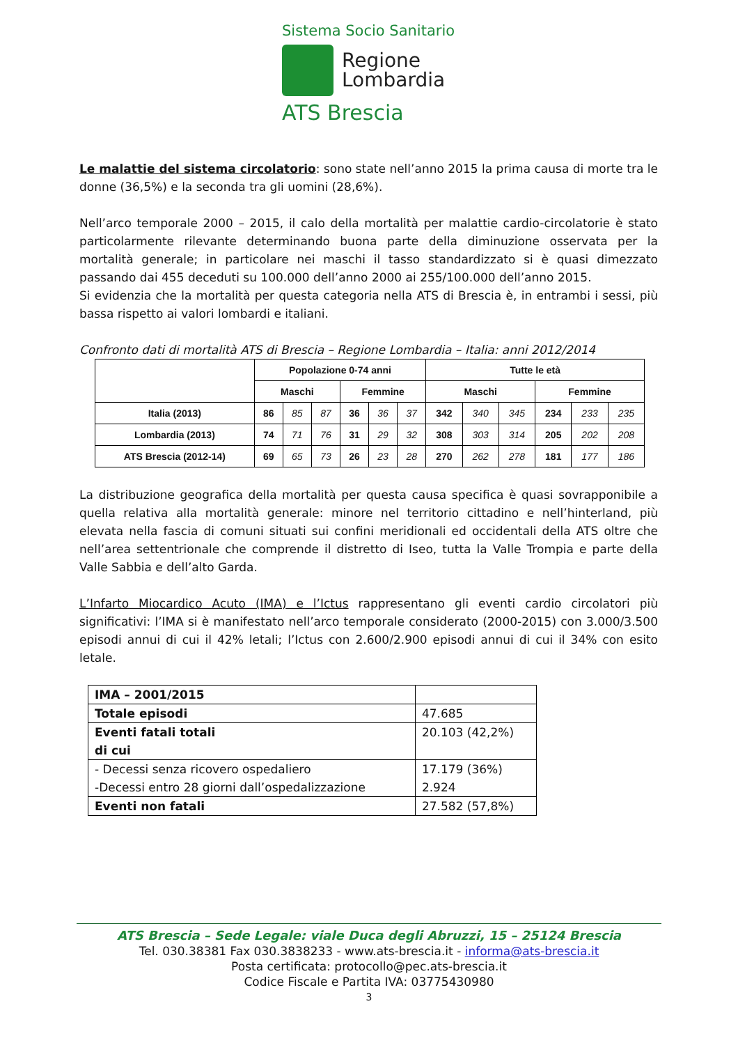Sistema Socio Sanitario
Regione
Lombardia
ATS Brescia
Le malattie del sistema circolatorio: sono state nell’anno 2015 la prima causa di morte tra le donne (36,5%) e la seconda tra gli uomini (28,6%).
Nell’arco temporale 2000 – 2015, il calo della mortalità per malattie cardio-circolatorie è stato particolarmente rilevante determinando buona parte della diminuzione osservata per la mortalità generale; in particolare nei maschi il tasso standardizzato si è quasi dimezzato passando dai 455 deceduti su 100.000 dell’anno 2000 ai 255/100.000 dell’anno 2015.
Si evidenzia che la mortalità per questa categoria nella ATS di Brescia è, in entrambi i sessi, più bassa rispetto ai valori lombardi e italiani.
Confronto dati di mortalità ATS di Brescia – Regione Lombardia – Italia: anni 2012/2014
| | Popolazione 0-74 anni | | | | | | Tutte le età | | | | | |
| --- | --- | --- | --- | --- | --- | --- | --- | --- | --- | --- | --- | --- |
| | Maschi | | | Femmine | | | Maschi | | | Femmine | | |
| Italia (2013) | 86 | 85 | 87 | 36 | 36 | 37 | 342 | 340 | 345 | 234 | 233 | 235 |
| Lombardia (2013) | 74 | 71 | 76 | 31 | 29 | 32 | 308 | 303 | 314 | 205 | 202 | 208 |
| ATS Brescia (2012-14) | 69 | 65 | 73 | 26 | 23 | 28 | 270 | 262 | 278 | 181 | 177 | 186 |
La distribuzione geografica della mortalità per questa causa specifica è quasi sovrapponibile a quella relativa alla mortalità generale: minore nel territorio cittadino e nell’hinterland, più elevata nella fascia di comuni situati sui confini meridionali ed occidentali della ATS oltre che nell’area settentrionale che comprende il distretto di Iseo, tutta la Valle Trompia e parte della Valle Sabbia e dell’alto Garda.
L’Infarto Miocardico Acuto (IMA) e l’Ictus rappresentano gli eventi cardio circolatori più significativi: l’IMA si è manifestato nell’arco temporale considerato (2000-2015) con 3.000/3.500 episodi annui di cui il 42% letali; l’Ictus con 2.600/2.900 episodi annui di cui il 34% con esito letale.
| IMA – 2001/2015 | |
| Totale episodi | 47.685 |
| Eventi fatali totali di cui | 20.103 (42,2%) |
| - Decessi senza ricovero ospedaliero -Decessi entro 28 giorni dall’ospedalizzazione | 17.179 (36%) 2.924 |
| Eventi non fatali | 27.582 (57,8%) |
ATS Brescia – Sede Legale: viale Duca degli Abruzzi, 15 – 25124 Brescia
Tel. 030.38381 Fax 030.3838233 - www.ats-brescia.it - informa@ats-brescia.it
Posta certificata: protocollo@pec.ats-brescia.it
Codice Fiscale e Partita IVA: 03775430980
3